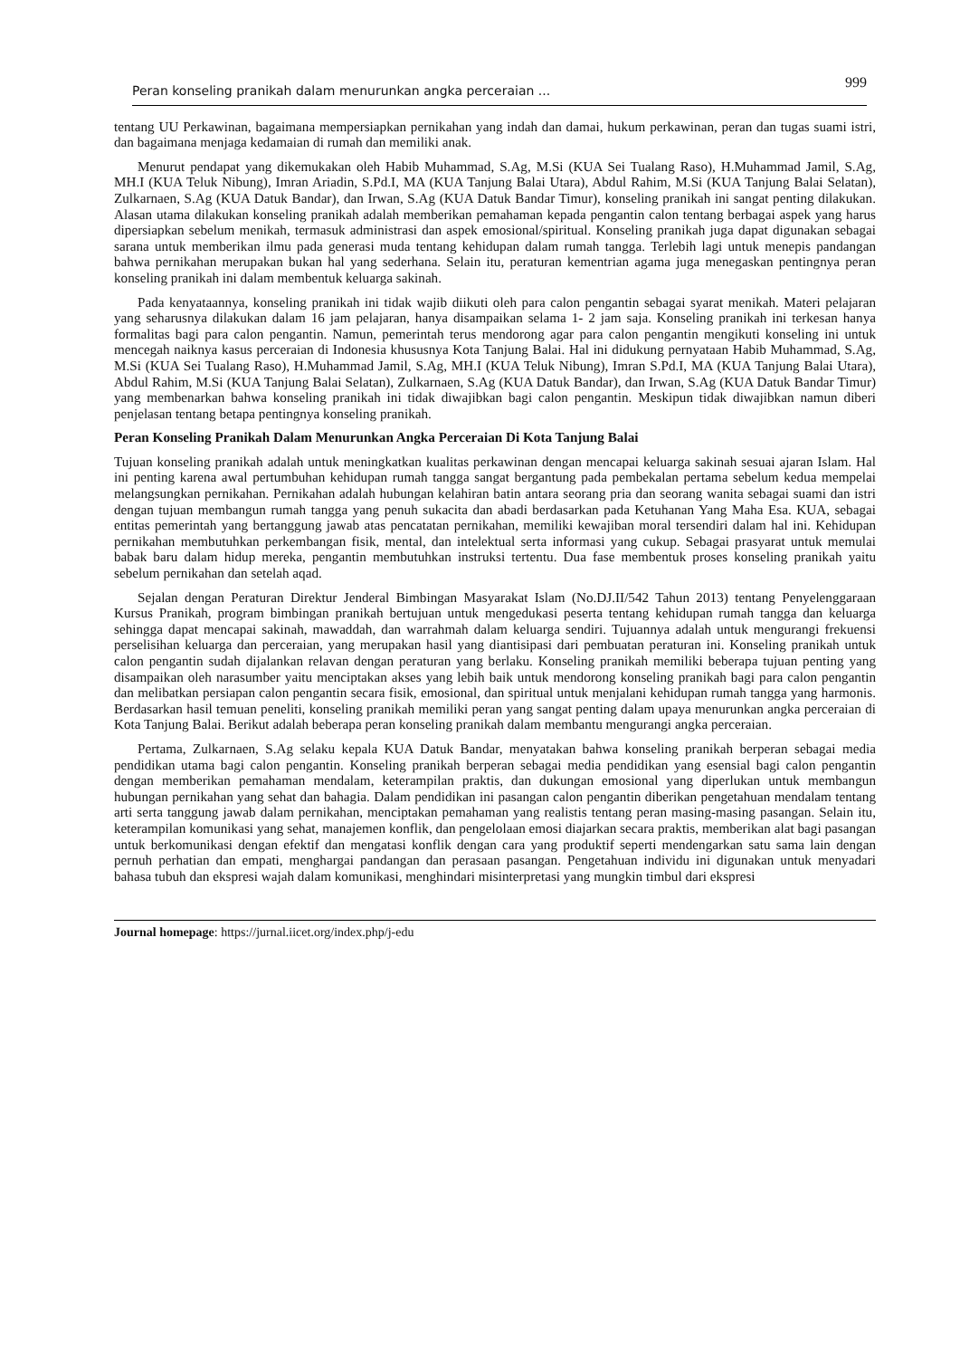Peran konseling pranikah dalam menurunkan angka perceraian ... 999
tentang UU Perkawinan, bagaimana mempersiapkan pernikahan yang indah dan damai, hukum perkawinan, peran dan tugas suami istri, dan bagaimana menjaga kedamaian di rumah dan memiliki anak.
Menurut pendapat yang dikemukakan oleh Habib Muhammad, S.Ag, M.Si (KUA Sei Tualang Raso), H.Muhammad Jamil, S.Ag, MH.I (KUA Teluk Nibung), Imran Ariadin, S.Pd.I, MA (KUA Tanjung Balai Utara), Abdul Rahim, M.Si (KUA Tanjung Balai Selatan), Zulkarnaen, S.Ag (KUA Datuk Bandar), dan Irwan, S.Ag (KUA Datuk Bandar Timur), konseling pranikah ini sangat penting dilakukan. Alasan utama dilakukan konseling pranikah adalah memberikan pemahaman kepada pengantin calon tentang berbagai aspek yang harus dipersiapkan sebelum menikah, termasuk administrasi dan aspek emosional/spiritual. Konseling pranikah juga dapat digunakan sebagai sarana untuk memberikan ilmu pada generasi muda tentang kehidupan dalam rumah tangga. Terlebih lagi untuk menepis pandangan bahwa pernikahan merupakan bukan hal yang sederhana. Selain itu, peraturan kementrian agama juga menegaskan pentingnya peran konseling pranikah ini dalam membentuk keluarga sakinah.
Pada kenyataannya, konseling pranikah ini tidak wajib diikuti oleh para calon pengantin sebagai syarat menikah. Materi pelajaran yang seharusnya dilakukan dalam 16 jam pelajaran, hanya disampaikan selama 1- 2 jam saja. Konseling pranikah ini terkesan hanya formalitas bagi para calon pengantin. Namun, pemerintah terus mendorong agar para calon pengantin mengikuti konseling ini untuk mencegah naiknya kasus perceraian di Indonesia khususnya Kota Tanjung Balai. Hal ini didukung pernyataan Habib Muhammad, S.Ag, M.Si (KUA Sei Tualang Raso), H.Muhammad Jamil, S.Ag, MH.I (KUA Teluk Nibung), Imran S.Pd.I, MA (KUA Tanjung Balai Utara), Abdul Rahim, M.Si (KUA Tanjung Balai Selatan), Zulkarnaen, S.Ag (KUA Datuk Bandar), dan Irwan, S.Ag (KUA Datuk Bandar Timur) yang membenarkan bahwa konseling pranikah ini tidak diwajibkan bagi calon pengantin. Meskipun tidak diwajibkan namun diberi penjelasan tentang betapa pentingnya konseling pranikah.
Peran Konseling Pranikah Dalam Menurunkan Angka Perceraian Di Kota Tanjung Balai
Tujuan konseling pranikah adalah untuk meningkatkan kualitas perkawinan dengan mencapai keluarga sakinah sesuai ajaran Islam. Hal ini penting karena awal pertumbuhan kehidupan rumah tangga sangat bergantung pada pembekalan pertama sebelum kedua mempelai melangsungkan pernikahan. Pernikahan adalah hubungan kelahiran batin antara seorang pria dan seorang wanita sebagai suami dan istri dengan tujuan membangun rumah tangga yang penuh sukacita dan abadi berdasarkan pada Ketuhanan Yang Maha Esa. KUA, sebagai entitas pemerintah yang bertanggung jawab atas pencatatan pernikahan, memiliki kewajiban moral tersendiri dalam hal ini. Kehidupan pernikahan membutuhkan perkembangan fisik, mental, dan intelektual serta informasi yang cukup. Sebagai prasyarat untuk memulai babak baru dalam hidup mereka, pengantin membutuhkan instruksi tertentu. Dua fase membentuk proses konseling pranikah yaitu sebelum pernikahan dan setelah aqad.
Sejalan dengan Peraturan Direktur Jenderal Bimbingan Masyarakat Islam (No.DJ.II/542 Tahun 2013) tentang Penyelenggaraan Kursus Pranikah, program bimbingan pranikah bertujuan untuk mengedukasi peserta tentang kehidupan rumah tangga dan keluarga sehingga dapat mencapai sakinah, mawaddah, dan warrahmah dalam keluarga sendiri. Tujuannya adalah untuk mengurangi frekuensi perselisihan keluarga dan perceraian, yang merupakan hasil yang diantisipasi dari pembuatan peraturan ini. Konseling pranikah untuk calon pengantin sudah dijalankan relavan dengan peraturan yang berlaku. Konseling pranikah memiliki beberapa tujuan penting yang disampaikan oleh narasumber yaitu menciptakan akses yang lebih baik untuk mendorong konseling pranikah bagi para calon pengantin dan melibatkan persiapan calon pengantin secara fisik, emosional, dan spiritual untuk menjalani kehidupan rumah tangga yang harmonis. Berdasarkan hasil temuan peneliti, konseling pranikah memiliki peran yang sangat penting dalam upaya menurunkan angka perceraian di Kota Tanjung Balai. Berikut adalah beberapa peran konseling pranikah dalam membantu mengurangi angka perceraian.
Pertama, Zulkarnaen, S.Ag selaku kepala KUA Datuk Bandar, menyatakan bahwa konseling pranikah berperan sebagai media pendidikan utama bagi calon pengantin. Konseling pranikah berperan sebagai media pendidikan yang esensial bagi calon pengantin dengan memberikan pemahaman mendalam, keterampilan praktis, dan dukungan emosional yang diperlukan untuk membangun hubungan pernikahan yang sehat dan bahagia. Dalam pendidikan ini pasangan calon pengantin diberikan pengetahuan mendalam tentang arti serta tanggung jawab dalam pernikahan, menciptakan pemahaman yang realistis tentang peran masing-masing pasangan. Selain itu, keterampilan komunikasi yang sehat, manajemen konflik, dan pengelolaan emosi diajarkan secara praktis, memberikan alat bagi pasangan untuk berkomunikasi dengan efektif dan mengatasi konflik dengan cara yang produktif seperti mendengarkan satu sama lain dengan pernuh perhatian dan empati, menghargai pandangan dan perasaan pasangan. Pengetahuan individu ini digunakan untuk menyadari bahasa tubuh dan ekspresi wajah dalam komunikasi, menghindari misinterpretasi yang mungkin timbul dari ekspresi
Journal homepage: https://jurnal.iicet.org/index.php/j-edu